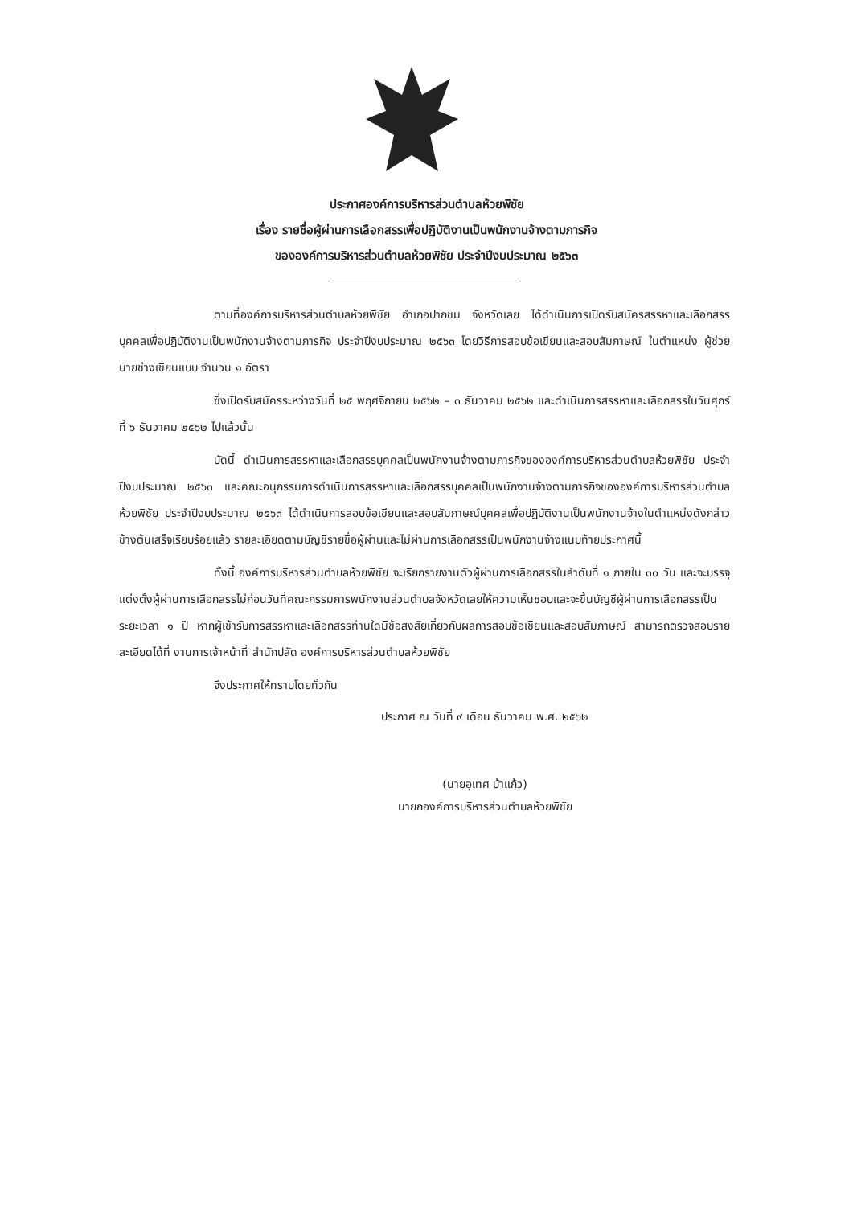ประกาศองค์การบริหารส่วนตำบลห้วยพิชัย
เรื่อง รายชื่อผู้ผ่านการเลือกสรรเพื่อปฏิบัติงานเป็นพนักงานจ้างตามภารกิจ
ขององค์การบริหารส่วนตำบลห้วยพิชัย ประจำปีงบประมาณ ๒๕๖๓
ตามที่องค์การบริหารส่วนตำบลห้วยพิชัย อำเภอปากชม จังหวัดเลย ได้ดำเนินการเปิดรับสมัครสรรหาและเลือกสรรบุคคลเพื่อปฏิบัติงานเป็นพนักงานจ้างตามภารกิจ ประจำปีงบประมาณ ๒๕๖๓ โดยวิธีการสอบข้อเขียนและสอบสัมภาษณ์ ในตำแหน่ง ผู้ช่วยนายช่างเขียนแบบ จำนวน ๑ อัตรา
ซึ่งเปิดรับสมัครระหว่างวันที่ ๒๕ พฤศจิกายน ๒๕๖๒ – ๓ ธันวาคม ๒๕๖๒ และดำเนินการสรรหาและเลือกสรรในวันศุกร์ ที่ ๖ ธันวาคม ๒๕๖๒ ไปแล้วนั้น
บัดนี้ ดำเนินการสรรหาและเลือกสรรบุคคลเป็นพนักงานจ้างตามภารกิจขององค์การบริหารส่วนตำบลห้วยพิชัย ประจำปีงบประมาณ ๒๕๖๓ และคณะอนุกรรมการดำเนินการสรรหาและเลือกสรรบุคคลเป็นพนักงานจ้างตามภารกิจขององค์การบริหารส่วนตำบลห้วยพิชัย ประจำปีงบประมาณ ๒๕๖๓ ได้ดำเนินการสอบข้อเขียนและสอบสัมภาษณ์บุคคลเพื่อปฏิบัติงานเป็นพนักงานจ้างในตำแหน่งดังกล่าวข้างต้นเสร็จเรียบร้อยแล้ว รายละเอียดตามบัญชีรายชื่อผู้ผ่านและไม่ผ่านการเลือกสรรเป็นพนักงานจ้างแนบท้ายประกาศนี้
ทั้งนี้ องค์การบริหารส่วนตำบลห้วยพิชัย จะเรียกรายงานตัวผู้ผ่านการเลือกสรรในลำดับที่ ๑ ภายใน ๓๐ วัน และจะบรรจุแต่งตั้งผู้ผ่านการเลือกสรรไม่ก่อนวันที่คณะกรรมการพนักงานส่วนตำบลจังหวัดเลยให้ความเห็นชอบและจะขึ้นบัญชีผู้ผ่านการเลือกสรรเป็นระยะเวลา ๑ ปี หากผู้เข้ารับการสรรหาและเลือกสรรท่านใดมีข้อสงสัยเกี่ยวกับผลการสอบข้อเขียนและสอบสัมภาษณ์ สามารถตรวจสอบรายละเอียดได้ที่ งานการเจ้าหน้าที่ สำนักปลัด องค์การบริหารส่วนตำบลห้วยพิชัย
จึงประกาศให้ทราบโดยทั่วกัน
ประกาศ ณ วันที่ ๙ เดือน ธันวาคม พ.ศ. ๒๕๖๒
(นายอุเทศ บ้าแก้ว)
นายกองค์การบริหารส่วนตำบลห้วยพิชัย